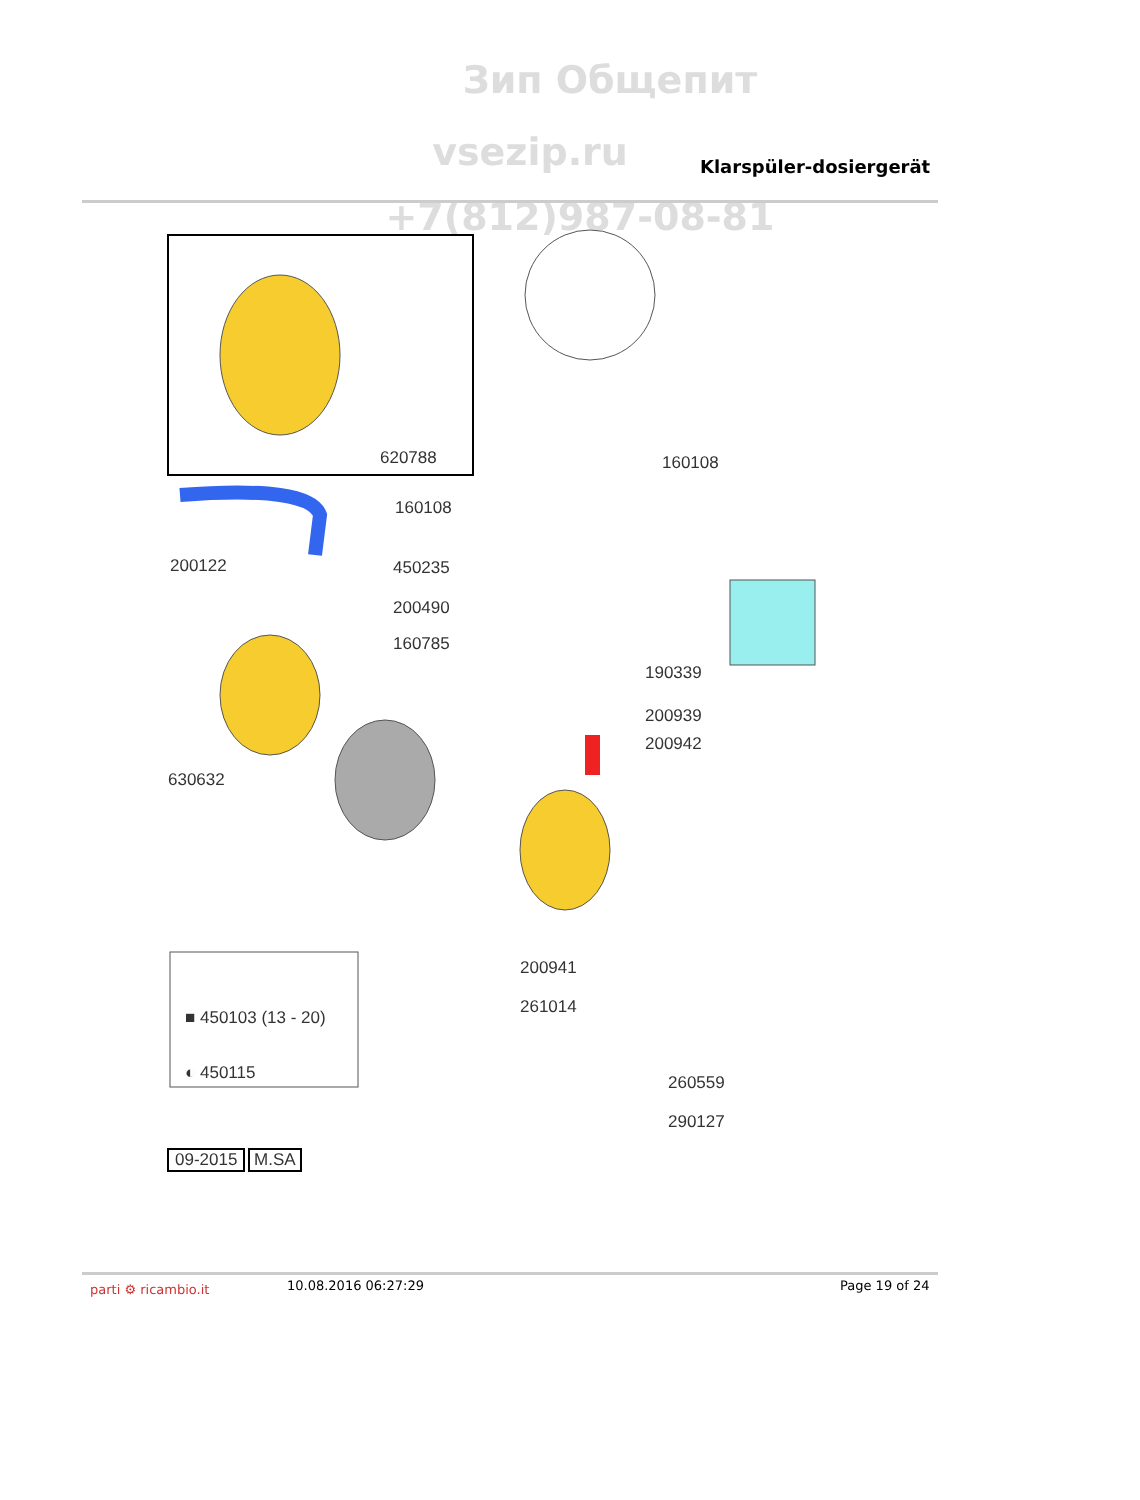Зип Общепит
vsezip.ru Klarspüler-dosiergerät
+7(812)987-08-81
620788 160108
160108
200122 450235
200490
160785
190339
200939
200942
630632
200941
261014
■ 450103 (13 - 20)
◐ 450115 260559
290127
09-2015 M.SA
parti ⚙ ricambio.it 10.08.2016 06:27:29 Page 19 of 24